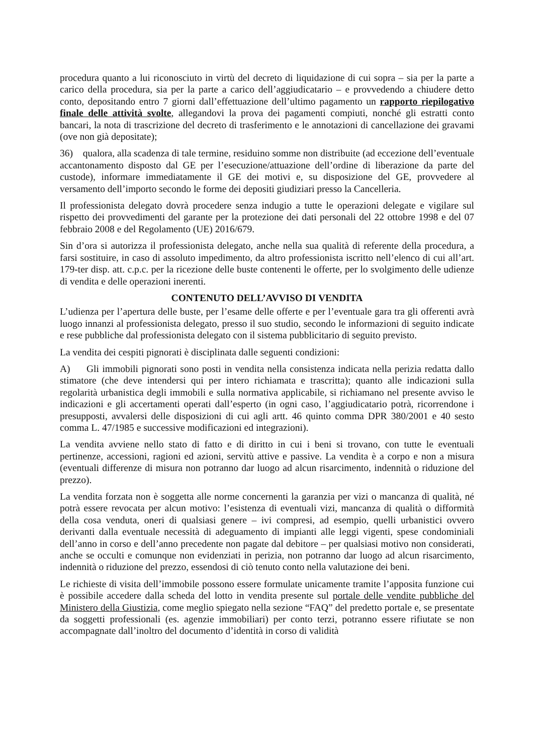procedura quanto a lui riconosciuto in virtù del decreto di liquidazione di cui sopra – sia per la parte a carico della procedura, sia per la parte a carico dell’aggiudicatario – e provvedendo a chiudere detto conto, depositando entro 7 giorni dall’effettuazione dell’ultimo pagamento un rapporto riepilogativo finale delle attività svolte, allegandovi la prova dei pagamenti compiuti, nonché gli estratti conto bancari, la nota di trascrizione del decreto di trasferimento e le annotazioni di cancellazione dei gravami (ove non già depositate);
36) qualora, alla scadenza di tale termine, residuino somme non distribuite (ad eccezione dell’eventuale accantonamento disposto dal GE per l’esecuzione/attuazione dell’ordine di liberazione da parte del custode), informare immediatamente il GE dei motivi e, su disposizione del GE, provvedere al versamento dell’importo secondo le forme dei depositi giudiziari presso la Cancelleria.
Il professionista delegato dovrà procedere senza indugio a tutte le operazioni delegate e vigilare sul rispetto dei provvedimenti del garante per la protezione dei dati personali del 22 ottobre 1998 e del 07 febbraio 2008 e del Regolamento (UE) 2016/679.
Sin d’ora si autorizza il professionista delegato, anche nella sua qualità di referente della procedura, a farsi sostituire, in caso di assoluto impedimento, da altro professionista iscritto nell’elenco di cui all’art. 179-ter disp. att. c.p.c. per la ricezione delle buste contenenti le offerte, per lo svolgimento delle udienze di vendita e delle operazioni inerenti.
CONTENUTO DELL’AVVISO DI VENDITA
L’udienza per l’apertura delle buste, per l’esame delle offerte e per l’eventuale gara tra gli offerenti avrà luogo innanzi al professionista delegato, presso il suo studio, secondo le informazioni di seguito indicate e rese pubbliche dal professionista delegato con il sistema pubblicitario di seguito previsto.
La vendita dei cespiti pignorati è disciplinata dalle seguenti condizioni:
A) Gli immobili pignorati sono posti in vendita nella consistenza indicata nella perizia redatta dallo stimatore (che deve intendersi qui per intero richiamata e trascritta); quanto alle indicazioni sulla regolarità urbanistica degli immobili e sulla normativa applicabile, si richiamano nel presente avviso le indicazioni e gli accertamenti operati dall’esperto (in ogni caso, l’aggiudicatario potrà, ricorrendone i presupposti, avvalersi delle disposizioni di cui agli artt. 46 quinto comma DPR 380/2001 e 40 sesto comma L. 47/1985 e successive modificazioni ed integrazioni).
La vendita avviene nello stato di fatto e di diritto in cui i beni si trovano, con tutte le eventuali pertinenze, accessioni, ragioni ed azioni, servitù attive e passive. La vendita è a corpo e non a misura (eventuali differenze di misura non potranno dar luogo ad alcun risarcimento, indennità o riduzione del prezzo).
La vendita forzata non è soggetta alle norme concernenti la garanzia per vizi o mancanza di qualità, né potrà essere revocata per alcun motivo: l’esistenza di eventuali vizi, mancanza di qualità o difformità della cosa venduta, oneri di qualsiasi genere – ivi compresi, ad esempio, quelli urbanistici ovvero derivanti dalla eventuale necessità di adeguamento di impianti alle leggi vigenti, spese condominiali dell’anno in corso e dell’anno precedente non pagate dal debitore – per qualsiasi motivo non considerati, anche se occulti e comunque non evidenziati in perizia, non potranno dar luogo ad alcun risarcimento, indennità o riduzione del prezzo, essendosi di ciò tenuto conto nella valutazione dei beni.
Le richieste di visita dell’immobile possono essere formulate unicamente tramite l’apposita funzione cui è possibile accedere dalla scheda del lotto in vendita presente sul portale delle vendite pubbliche del Ministero della Giustizia, come meglio spiegato nella sezione “FAQ” del predetto portale e, se presentate da soggetti professionali (es. agenzie immobiliari) per conto terzi, potranno essere rifiutate se non accompagnate dall’inoltro del documento d’identità in corso di validità